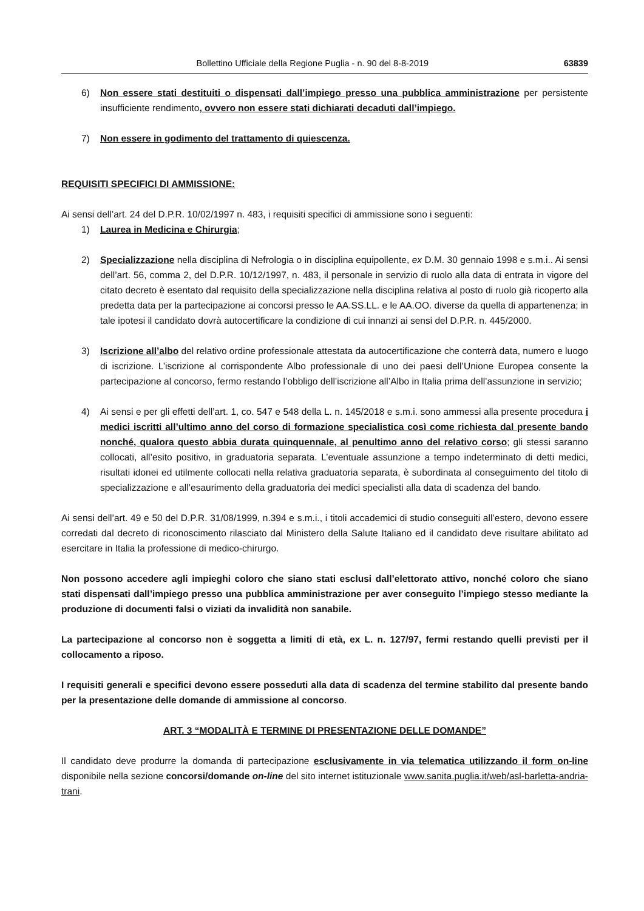Bollettino Ufficiale della Regione Puglia - n. 90 del 8-8-2019 63839
6) Non essere stati destituiti o dispensati dall’impiego presso una pubblica amministrazione per persistente insufficiente rendimento, ovvero non essere stati dichiarati decaduti dall’impiego.
7) Non essere in godimento del trattamento di quiescenza.
REQUISITI SPECIFICI DI AMMISSIONE:
Ai sensi dell’art. 24 del D.P.R. 10/02/1997 n. 483, i requisiti specifici di ammissione sono i seguenti:
1) Laurea in Medicina e Chirurgia;
2) Specializzazione nella disciplina di Nefrologia o in disciplina equipollente, ex D.M. 30 gennaio 1998 e s.m.i.. Ai sensi dell’art. 56, comma 2, del D.P.R. 10/12/1997, n. 483, il personale in servizio di ruolo alla data di entrata in vigore del citato decreto è esentato dal requisito della specializzazione nella disciplina relativa al posto di ruolo già ricoperto alla predetta data per la partecipazione ai concorsi presso le AA.SS.LL. e le AA.OO. diverse da quella di appartenenza; in tale ipotesi il candidato dovrà autocertificare la condizione di cui innanzi ai sensi del D.P.R. n. 445/2000.
3) Iscrizione all’albo del relativo ordine professionale attestata da autocertificazione che conterrà data, numero e luogo di iscrizione. L’iscrizione al corrispondente Albo professionale di uno dei paesi dell’Unione Europea consente la partecipazione al concorso, fermo restando l’obbligo dell’iscrizione all’Albo in Italia prima dell’assunzione in servizio;
4) Ai sensi e per gli effetti dell’art. 1, co. 547 e 548 della L. n. 145/2018 e s.m.i. sono ammessi alla presente procedura i medici iscritti all’ultimo anno del corso di formazione specialistica così come richiesta dal presente bando nonché, qualora questo abbia durata quinquennale, al penultimo anno del relativo corso; gli stessi saranno collocati, all’esito positivo, in graduatoria separata. L’eventuale assunzione a tempo indeterminato di detti medici, risultati idonei ed utilmente collocati nella relativa graduatoria separata, è subordinata al conseguimento del titolo di specializzazione e all’esaurimento della graduatoria dei medici specialisti alla data di scadenza del bando.
Ai sensi dell’art. 49 e 50 del D.P.R. 31/08/1999, n.394 e s.m.i., i titoli accademici di studio conseguiti all’estero, devono essere corredati dal decreto di riconoscimento rilasciato dal Ministero della Salute Italiano ed il candidato deve risultare abilitato ad esercitare in Italia la professione di medico-chirurgo.
Non possono accedere agli impieghi coloro che siano stati esclusi dall’elettorato attivo, nonché coloro che siano stati dispensati dall’impiego presso una pubblica amministrazione per aver conseguito l’impiego stesso mediante la produzione di documenti falsi o viziati da invalidità non sanabile.
La partecipazione al concorso non è soggetta a limiti di età, ex L. n. 127/97, fermi restando quelli previsti per il collocamento a riposo.
I requisiti generali e specifici devono essere posseduti alla data di scadenza del termine stabilito dal presente bando per la presentazione delle domande di ammissione al concorso.
ART. 3 “MODALITÀ E TERMINE DI PRESENTAZIONE DELLE DOMANDE”
Il candidato deve produrre la domanda di partecipazione esclusivamente in via telematica utilizzando il form on-line disponibile nella sezione concorsi/domande on-line del sito internet istituzionale www.sanita.puglia.it/web/asl-barletta-andria-trani.